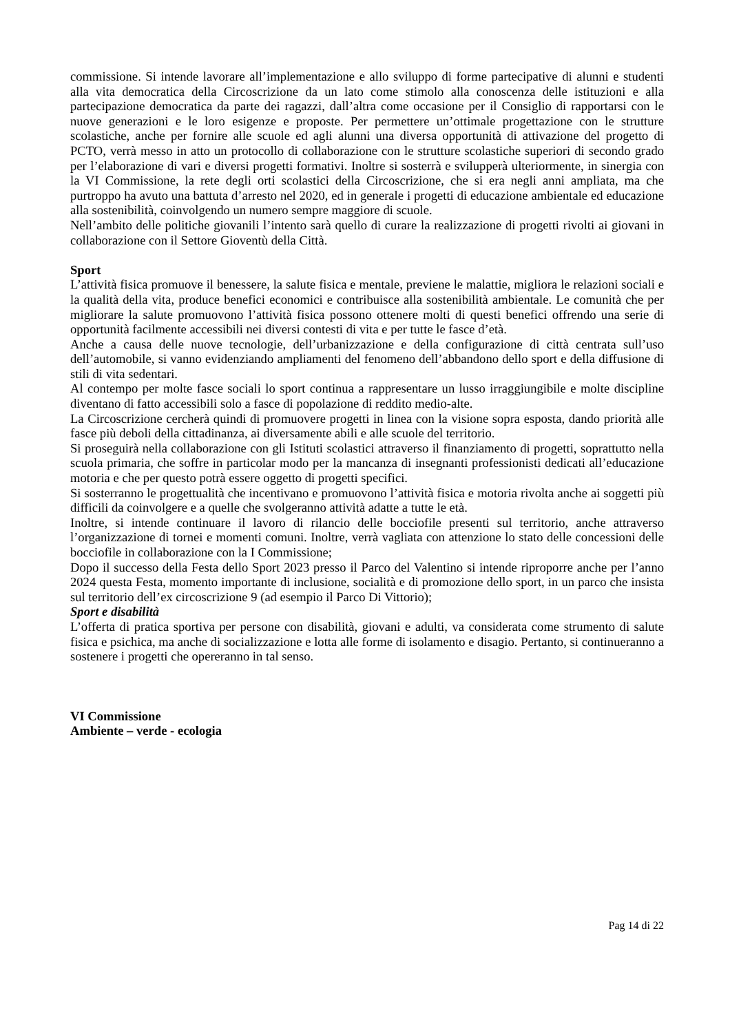commissione. Si intende lavorare all’implementazione e allo sviluppo di forme partecipative di alunni e studenti alla vita democratica della Circoscrizione da un lato come stimolo alla conoscenza delle istituzioni e alla partecipazione democratica da parte dei ragazzi, dall’altra come occasione per il Consiglio di rapportarsi con le nuove generazioni e le loro esigenze e proposte. Per permettere un’ottimale progettazione con le strutture scolastiche, anche per fornire alle scuole ed agli alunni una diversa opportunità di attivazione del progetto di PCTO, verrà messo in atto un protocollo di collaborazione con le strutture scolastiche superiori di secondo grado per l’elaborazione di vari e diversi progetti formativi. Inoltre si sosterrà e svilupperà ulteriormente, in sinergia con la VI Commissione, la rete degli orti scolastici della Circoscrizione, che si era negli anni ampliata, ma che purtroppo ha avuto una battuta d’arresto nel 2020, ed in generale i progetti di educazione ambientale ed educazione alla sostenibilità, coinvolgendo un numero sempre maggiore di scuole.
Nell’ambito delle politiche giovanili l’intento sarà quello di curare la realizzazione di progetti rivolti ai giovani in collaborazione con il Settore Gioventù della Città.
Sport
L’attività fisica promuove il benessere, la salute fisica e mentale, previene le malattie, migliora le relazioni sociali e la qualità della vita, produce benefici economici e contribuisce alla sostenibilità ambientale. Le comunità che per migliorare la salute promuovono l’attività fisica possono ottenere molti di questi benefici offrendo una serie di opportunità facilmente accessibili nei diversi contesti di vita e per tutte le fasce d’età.
Anche a causa delle nuove tecnologie, dell’urbanizzazione e della configurazione di città centrata sull’uso dell’automobile, si vanno evidenziando ampliamenti del fenomeno dell’abbandono dello sport e della diffusione di stili di vita sedentari.
Al contempo per molte fasce sociali lo sport continua a rappresentare un lusso irraggiungibile e molte discipline diventano di fatto accessibili solo a fasce di popolazione di reddito medio-alte.
La Circoscrizione cercherà quindi di promuovere progetti in linea con la visione sopra esposta, dando priorità alle fasce più deboli della cittadinanza, ai diversamente abili e alle scuole del territorio.
Si proseguirà nella collaborazione con gli Istituti scolastici attraverso il finanziamento di progetti, soprattutto nella scuola primaria, che soffre in particolar modo per la mancanza di insegnanti professionisti dedicati all’educazione motoria e che per questo potrà essere oggetto di progetti specifici.
Si sosterranno le progettualità che incentivano e promuovono l’attività fisica e motoria rivolta anche ai soggetti più difficili da coinvolgere e a quelle che svolgeranno attività adatte a tutte le età.
Inoltre, si intende continuare il lavoro di rilancio delle bocciofile presenti sul territorio, anche attraverso l’organizzazione di tornei e momenti comuni. Inoltre, verrà vagliata con attenzione lo stato delle concessioni delle bocciofile in collaborazione con la I Commissione;
Dopo il successo della Festa dello Sport 2023 presso il Parco del Valentino si intende riproporre anche per l’anno 2024 questa Festa, momento importante di inclusione, socialità e di promozione dello sport, in un parco che insista sul territorio dell’ex circoscrizione 9 (ad esempio il Parco Di Vittorio);
Sport e disabilità
L’offerta di pratica sportiva per persone con disabilità, giovani e adulti, va considerata come strumento di salute fisica e psichica, ma anche di socializzazione e lotta alle forme di isolamento e disagio. Pertanto, si continueranno a sostenere i progetti che opereranno in tal senso.
VI Commissione
Ambiente – verde - ecologia
Pag 14 di 22